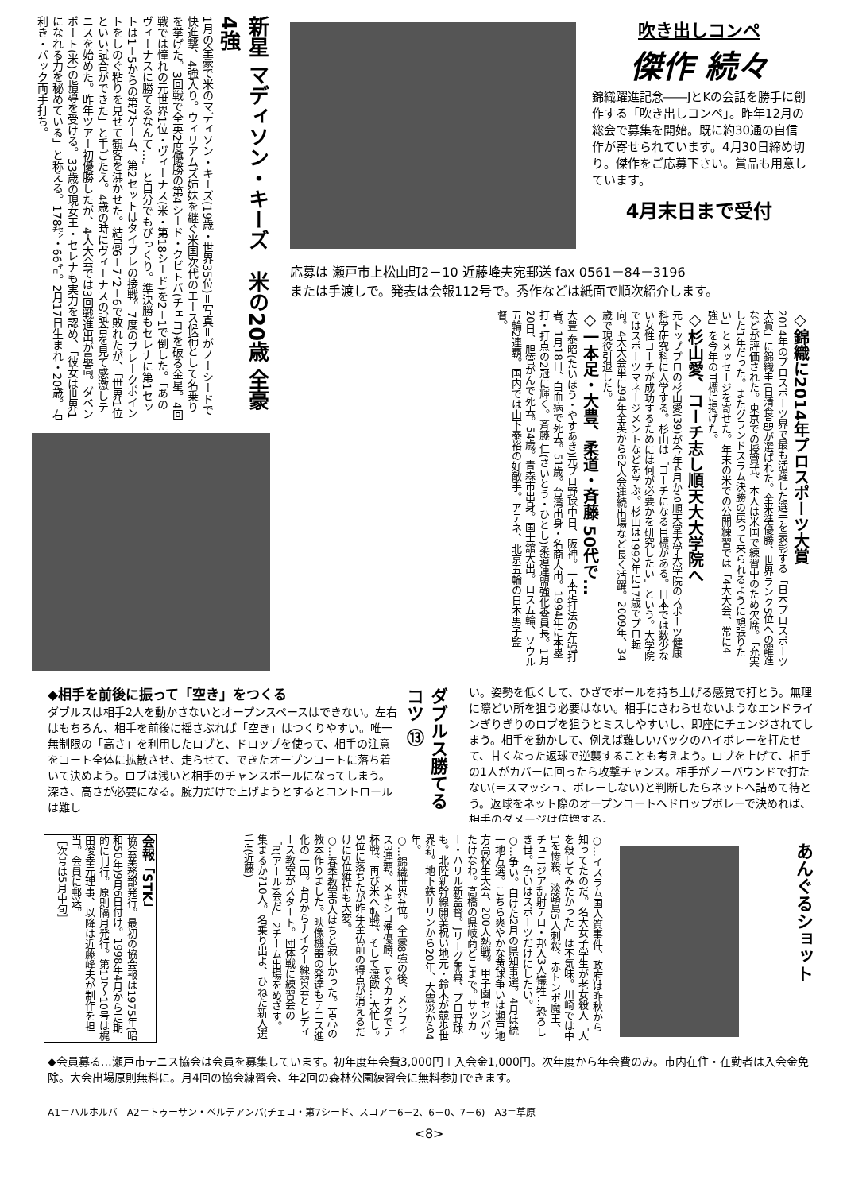新星 マディソン・キーズ　米の20歳 全豪4強
1月の全豪で米のマディソン・キーズ(19歳・世界35位)＝写真＝がノーシードで快進撃、4強入り。ウィリアムズ姉妹を継ぐ米国次代のエース候補として名乗りを挙げた。3回戦で全英2度優勝の第4シード・クビトバ(チェコ)を破る金星。4回戦では憧れの元世界1位・ヴィーナス(米・第18シード)を2－1で倒した。「あのヴィーナスに勝てるなんて…」と自分でもびっくり。準決勝もセレナに第1セットは1－5からの第7ゲーム、第2セットはタイブレの接戦。7度のブレークポイントをしのぐ粘りを見せて観客を沸かせた。結局6－7、2－6で敗れたが、「世界1位といい試合ができた」と手ごたえ。4歳の時にヴィーナスの試合を見て感激しテニスを始めた。昨年ツアー初優勝したが、4大大会では3回戦進出が最高。ダベンポート(米)の指導を受ける。33歳の現女王・セレナも実力を認め、「彼女は世界1になれる力を秘めている」と称える。178㌢・66㌔。2月17日生まれ・20歳。右利き・バック両手打ち。
吹き出しコンペ
傑作 続々
錦織躍進記念――JとKの会話を勝手に創作する「吹き出しコンペ」。昨年12月の総会で募集を開始。既に約30通の自信作が寄せられています。4月30日締め切り。傑作をご応募下さい。賞品も用意しています。
4月末日まで受付
応募は 瀬戸市上松山町2－10 近藤峰夫宛郵送 fax 0561－84－3196
または手渡しで。発表は会報112号で。秀作などは紙面で順次紹介します。
◇錦織に2014年プロスポーツ大賞
2014年のプロスポーツ界で最も活躍した選手を表彰する「日本プロスポーツ大賞」に錦織圭(日清食品)が選ばれた。全米準優勝、世界ランク5位への躍進などが評価された。東京での授賞式、本人は米国で練習中のため欠席。「充実した1年だった。またグランドスラム決勝の戻って来られるように頑張りたい」とメッセージを寄せた。年末の米での公開練習では「4大大会、常に4強」を今年の目標に掲げた。
◇杉山愛、コーチ志し順天大大学院へ
元トッププロの杉山愛(39)が今年4月から順天堂大学大学院のスポーツ健康科学研究科に入学する。杉山は「コーチになる目標がある。日本では数少ない女性コーチが成功するためには何が必要かを研究したい」という。大学院ではスポーツマネージメントなどを学ぶ。杉山は1992年に17歳でプロ転向。4大大会単に94年全英から62大会連続出場など長く活躍。2009年、34歳で現役引退した。
◇一本足・大豊、柔道・斉藤 50代で…
大豊 泰昭(たいほう・やすあき)元プロ野球中日、阪神。一本足打法の左強打者。1月18日、白血病で死去。51歳。台湾出身・名商大出。1994年に本塁打・打点の2冠に輝く。斉藤 仁(さいとう・ひとし)柔道連盟強化委員長。1月20日、胆管がんで死去。54歳。青森市出身。国士舘大出。ロス五輪、ソウル五輪2連覇。国内では山下泰裕の好敵手。アテネ、北京五輪の日本男子監督。
◆相手を前後に振って「空き」をつくる
ダブルスは相手2人を動かさないとオープンスペースはできない。左右はもちろん、相手を前後に揺さぶれば「空き」はつくりやすい。唯一無制限の「高さ」を利用したロブと、ドロップを使って、相手の注意をコート全体に拡散させ、走らせて、できたオープンコートに落ち着いて決めよう。ロブは浅いと相手のチャンスボールになってしまう。深さ、高さが必要になる。腕力だけで上げようとするとコントロールは難し
ダブルス勝てるコツ ⑬
い。姿勢を低くして、ひざでボールを持ち上げる感覚で打とう。無理に際どい所を狙う必要はない。相手にさわらせないようなエンドラインぎりぎりのロブを狙うとミスしやすいし、即座にチェンジされてしまう。相手を動かして、例えば難しいバックのハイボレーを打たせて、甘くなった返球で逆襲することも考えよう。ロブを上げて、相手の1人がカバーに回ったら攻撃チャンス。相手がノーバウンドで打たない(＝スマッシュ、ボレーしない)と判断したらネットへ詰めて待とう。返球をネット際のオープンコートへドロップボレーで決めれば、相手のダメージは倍増する。
会報「STK」
協会業務部発行。最初の協会報は1975年(昭和50年)9月6日付け。1998年4月から定期的に刊行。原則隔月発行。第1号～10号は梶田俊幸元理事、以降は近藤峰夫が制作を担当。会員に郵送。
［次号は5月中旬］
○…イスラム国人質事件、政府は昨秋から知ってたのだ。名大女子学生が老女殺人「人を殺してみたかった」は不気味。川崎では中1を惨殺、淡路島5人刺殺、赤トンボ魔王、チュニジア乱射テロ・邦人3人犠牲…恐ろしき世。争いはスポーツだけにしたい。
○…争い。白けた2月の県知事選。4月は統一地方選。こちら爽やかな黄球争いは瀬戸地方高校生大会、200人熱戦。甲子園センバツたけなわ。高橋の県岐商どこまで。サッカー・ハリル新監督。Jリーグ開幕、プロ野球も。北陸新幹線開業祝い地元・鈴木が競歩世界新。地下鉄サリンから20年、大震災から4年。
○…錦織世界4位。全豪8強の後、メンフィス3連覇。メキシコ準優勝、すぐカナダでデ杯戦、再び米へ転戦、そして渡欧…大忙し。5位に落ちたが昨年全仏前の得点が消えるだけに5位維持も大変。
○…春季教室6人はちと寂しかった。苦心の教本作りました。映像機器の発達もテニス進化の一因。4月からナイター練習会とレディース教室がスタート。団体戦に練習会の「R(アール)会だ」2チーム出場をめざす。集まるか?10人。名乗り出よ、ひねた新人選手!(近藤)
あんぐるショット
◆会員募る…瀬戸市テニス協会は会員を募集しています。初年度年会費3,000円＋入会金1,000円。次年度から年会費のみ。市内在住・在勤者は入会金免除。大会出場原則無料に。月4回の協会練習会、年2回の森林公園練習会に無料参加できます。
A1＝ハルホルバ　A2＝トゥーサン・ベルテアンバ(チェコ・第7シード、スコア＝6－2、6－0、7－6)　A3＝草原
<8>